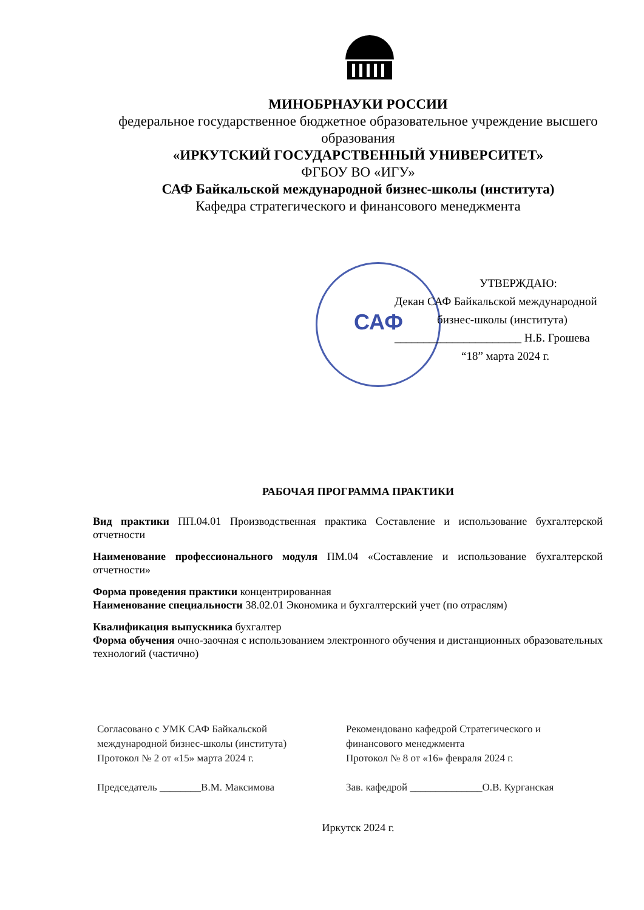МИНОБРНАУКИ РОССИИ
федеральное государственное бюджетное образовательное учреждение высшего образования
«ИРКУТСКИЙ ГОСУДАРСТВЕННЫЙ УНИВЕРСИТЕТ»
ФГБОУ ВО «ИГУ»
САФ Байкальской международной бизнес-школы (института)
Кафедра стратегического и финансового менеджмента
САФ
УТВЕРЖДАЮ:
Декан САФ Байкальской международной
бизнес-школы (института)
______________________ Н.Б. Грошева
“18” марта 2024 г.
РАБОЧАЯ ПРОГРАММА ПРАКТИКИ
Вид практики ПП.04.01 Производственная практика Составление и использование бухгалтерской отчетности
Наименование профессионального модуля ПМ.04 «Составление и использование бухгалтерской отчетности»
Форма проведения практики концентрированная
Наименование специальности 38.02.01 Экономика и бухгалтерский учет (по отраслям)
Квалификация выпускника бухгалтер
Форма обучения очно-заочная с использованием электронного обучения и дистанционных образовательных технологий (частично)
Согласовано с УМК САФ Байкальской международной бизнес-школы (института)
Протокол № 2 от «15» марта 2024 г.
Председатель ________В.М. Максимова
Рекомендовано кафедрой Стратегического и финансового менеджмента
Протокол № 8 от «16» февраля 2024 г.
Зав. кафедрой ______________О.В. Курганская
Иркутск 2024 г.